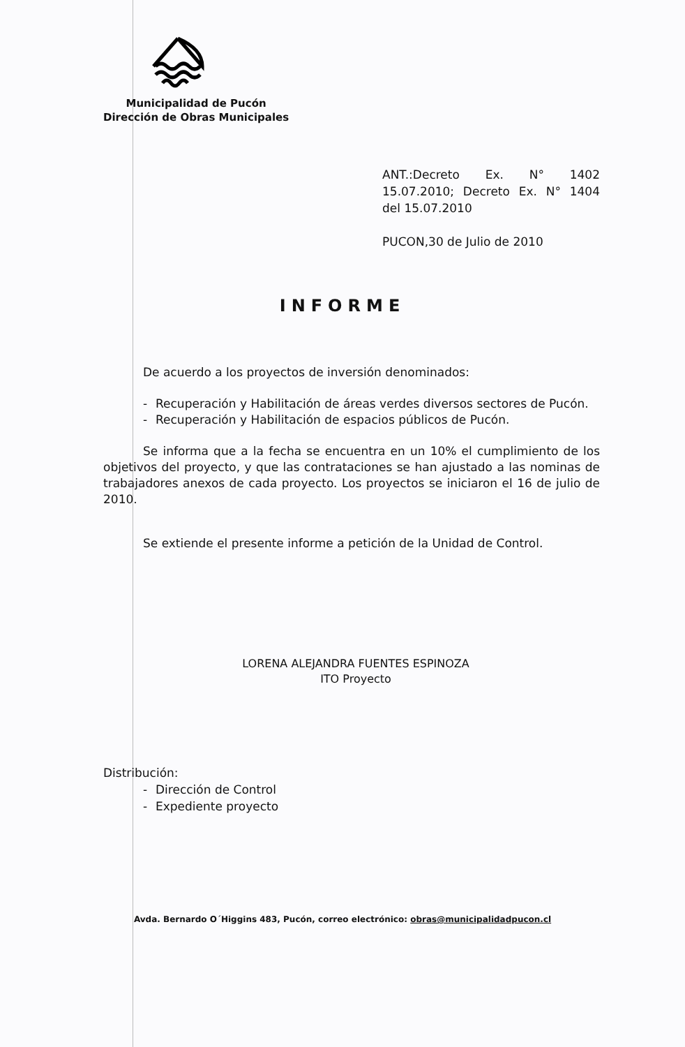Municipalidad de Pucón
Dirección de Obras Municipales
ANT.:Decreto Ex. N° 1402 15.07.2010; Decreto Ex. N° 1404 del 15.07.2010
PUCON,30 de Julio de 2010
INFORME
De acuerdo a los proyectos de inversión denominados:
- Recuperación y Habilitación de áreas verdes diversos sectores de Pucón.
- Recuperación y Habilitación de espacios públicos de Pucón.
Se informa que a la fecha se encuentra en un 10% el cumplimiento de los objetivos del proyecto, y que las contrataciones se han ajustado a las nominas de trabajadores anexos de cada proyecto. Los proyectos se iniciaron el 16 de julio de 2010.
Se extiende el presente informe a petición de la Unidad de Control.
LORENA ALEJANDRA FUENTES ESPINOZA
ITO Proyecto
Distribución:
- Dirección de Control
- Expediente proyecto
Avda. Bernardo O´Higgins 483, Pucón, correo electrónico: obras@municipalidadpucon.cl